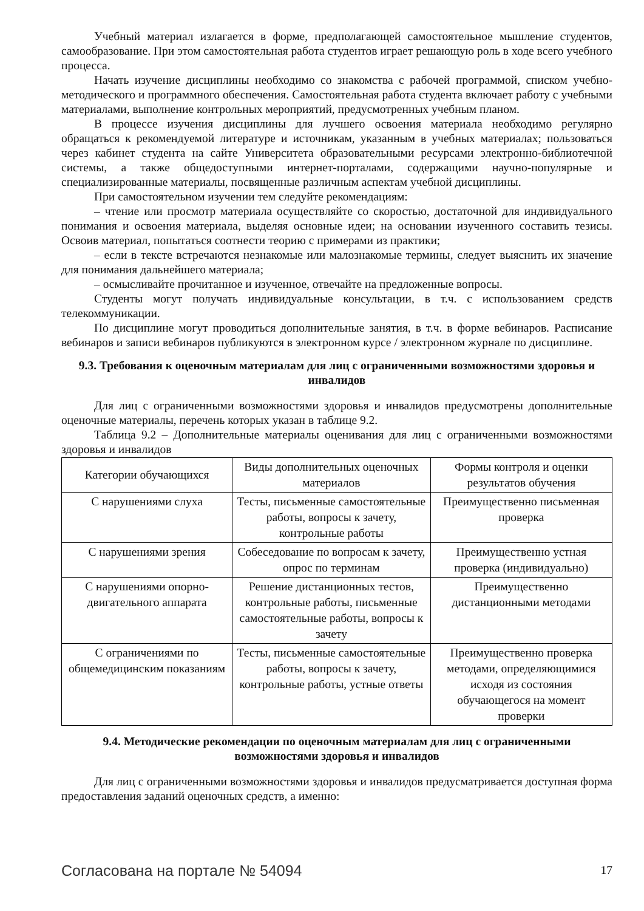Учебный материал излагается в форме, предполагающей самостоятельное мышление студентов, самообразование. При этом самостоятельная работа студентов играет решающую роль в ходе всего учебного процесса.
Начать изучение дисциплины необходимо со знакомства с рабочей программой, списком учебно-методического и программного обеспечения. Самостоятельная работа студента включает работу с учебными материалами, выполнение контрольных мероприятий, предусмотренных учебным планом.
В процессе изучения дисциплины для лучшего освоения материала необходимо регулярно обращаться к рекомендуемой литературе и источникам, указанным в учебных материалах; пользоваться через кабинет студента на сайте Университета образовательными ресурсами электронно-библиотечной системы, а также общедоступными интернет-порталами, содержащими научно-популярные и специализированные материалы, посвященные различным аспектам учебной дисциплины.
При самостоятельном изучении тем следуйте рекомендациям:
– чтение или просмотр материала осуществляйте со скоростью, достаточной для индивидуального понимания и освоения материала, выделяя основные идеи; на основании изученного составить тезисы. Освоив материал, попытаться соотнести теорию с примерами из практики;
– если в тексте встречаются незнакомые или малознакомые термины, следует выяснить их значение для понимания дальнейшего материала;
– осмысливайте прочитанное и изученное, отвечайте на предложенные вопросы.
Студенты могут получать индивидуальные консультации, в т.ч. с использованием средств телекоммуникации.
По дисциплине могут проводиться дополнительные занятия, в т.ч. в форме вебинаров. Расписание вебинаров и записи вебинаров публикуются в электронном курсе / электронном журнале по дисциплине.
9.3. Требования к оценочным материалам для лиц с ограниченными возможностями здоровья и инвалидов
Для лиц с ограниченными возможностями здоровья и инвалидов предусмотрены дополнительные оценочные материалы, перечень которых указан в таблице 9.2.
Таблица 9.2 – Дополнительные материалы оценивания для лиц с ограниченными возможностями здоровья и инвалидов
| Категории обучающихся | Виды дополнительных оценочных материалов | Формы контроля и оценки результатов обучения |
| С нарушениями слуха | Тесты, письменные самостоятельные работы, вопросы к зачету, контрольные работы | Преимущественно письменная проверка |
| С нарушениями зрения | Собеседование по вопросам к зачету, опрос по терминам | Преимущественно устная проверка (индивидуально) |
| С нарушениями опорно-двигательного аппарата | Решение дистанционных тестов, контрольные работы, письменные самостоятельные работы, вопросы к зачету | Преимущественно дистанционными методами |
| С ограничениями по общемедицинским показаниям | Тесты, письменные самостоятельные работы, вопросы к зачету, контрольные работы, устные ответы | Преимущественно проверка методами, определяющимися исходя из состояния обучающегося на момент проверки |
9.4. Методические рекомендации по оценочным материалам для лиц с ограниченными возможностями здоровья и инвалидов
Для лиц с ограниченными возможностями здоровья и инвалидов предусматривается доступная форма предоставления заданий оценочных средств, а именно:
Согласована на портале № 54094 17